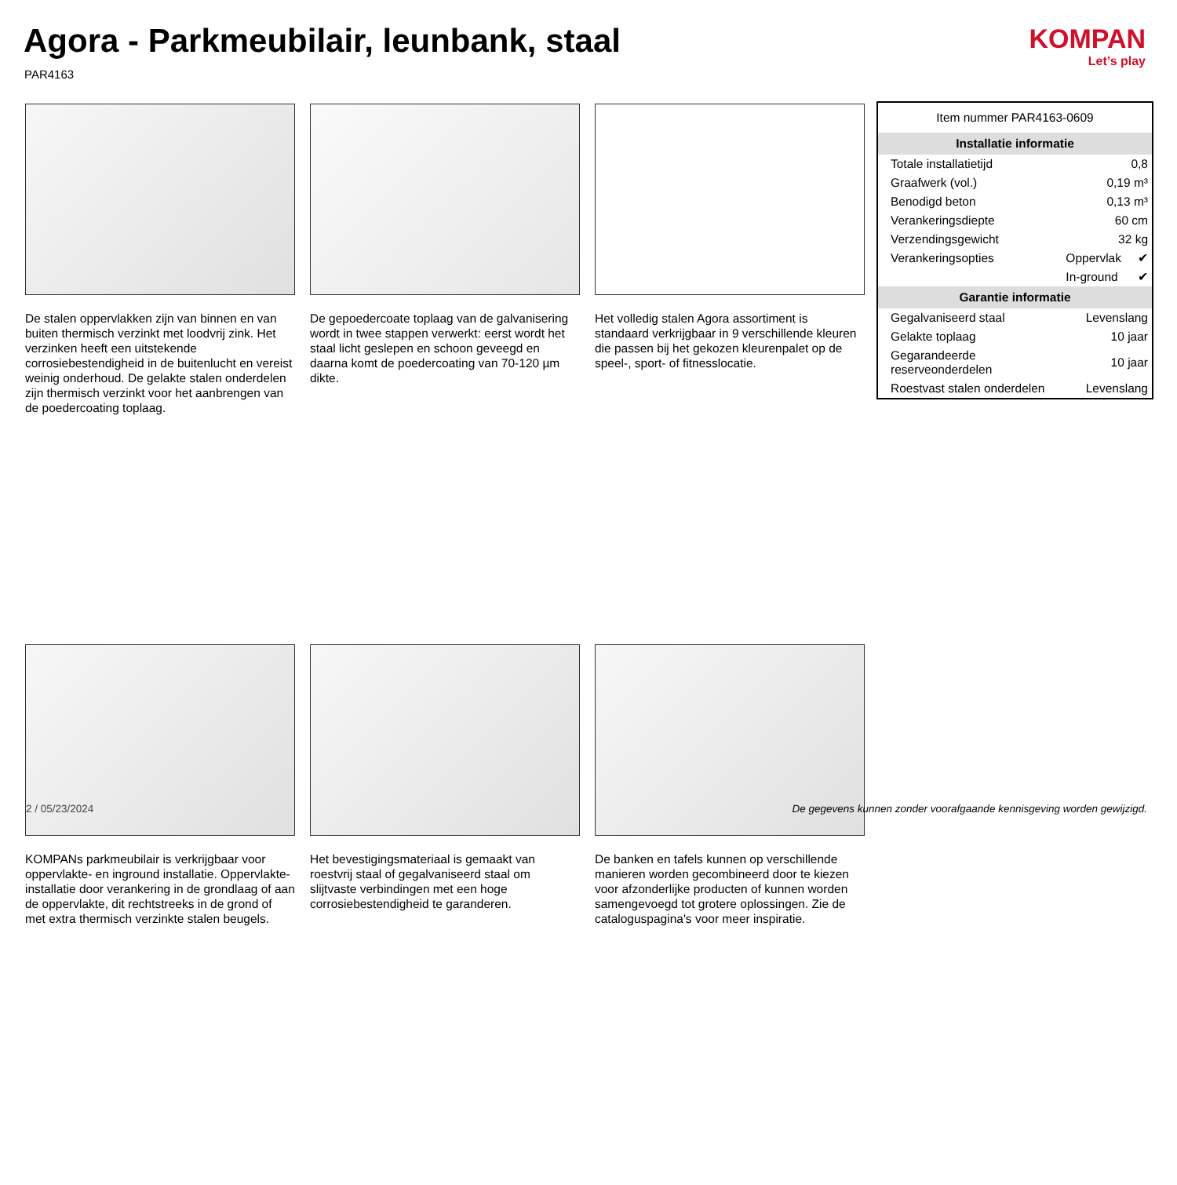Agora - Parkmeubilair, leunbank, staal
PAR4163
KOMPAN
Let’s play
De stalen oppervlakken zijn van binnen en van buiten thermisch verzinkt met loodvrij zink. Het verzinken heeft een uitstekende corrosiebestendigheid in de buitenlucht en vereist weinig onderhoud. De gelakte stalen onderdelen zijn thermisch verzinkt voor het aanbrengen van de poedercoating toplaag.
De gepoedercoate toplaag van de galvanisering wordt in twee stappen verwerkt: eerst wordt het staal licht geslepen en schoon geveegd en daarna komt de poedercoating van 70-120 µm dikte.
Het volledig stalen Agora assortiment is standaard verkrijgbaar in 9 verschillende kleuren die passen bij het gekozen kleurenpalet op de speel-, sport- of fitnesslocatie.
KOMPANs parkmeubilair is verkrijgbaar voor oppervlakte- en inground installatie. Oppervlakte-installatie door verankering in de grondlaag of aan de oppervlakte, dit rechtstreeks in de grond of met extra thermisch verzinkte stalen beugels.
Het bevestigingsmateriaal is gemaakt van roestvrij staal of gegalvaniseerd staal om slijtvaste verbindingen met een hoge corrosiebestendigheid te garanderen.
De banken en tafels kunnen op verschillende manieren worden gecombineerd door te kiezen voor afzonderlijke producten of kunnen worden samengevoegd tot grotere oplossingen. Zie de cataloguspagina's voor meer inspiratie.
| Item nummer PAR4163-0609 | | |
| Installatie informatie | | |
| Totale installatietijd | 0,8 | |
| Graafwerk (vol.) | 0,19 m³ | |
| Benodigd beton | 0,13 m³ | |
| Verankeringsdiepte | 60 cm | |
| Verzendingsgewicht | 32 kg | |
| Verankeringsopties | Oppervlak | ✔ |
| | In-ground | ✔ |
| Garantie informatie | | |
| Gegalvaniseerd staal | Levenslang | |
| Gelakte toplaag | 10 jaar | |
| Gegarandeerde reserveonderdelen | 10 jaar | |
| Roestvast stalen onderdelen | Levenslang | |
2 / 05/23/2024
De gegevens kunnen zonder voorafgaande kennisgeving worden gewijzigd.